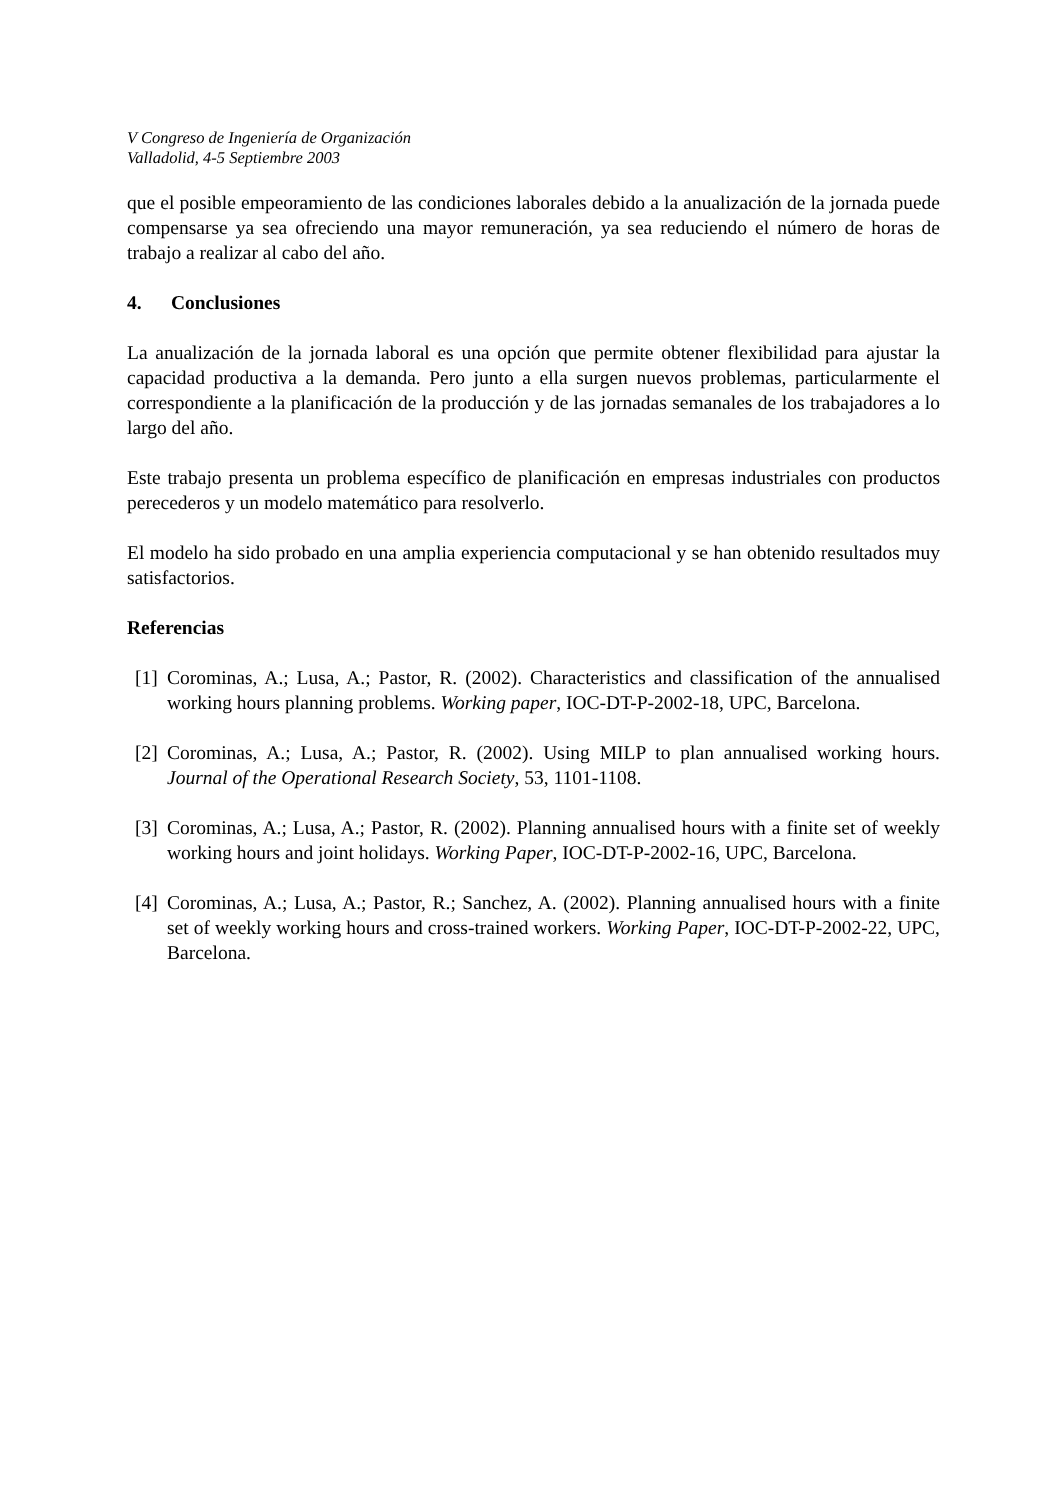V Congreso de Ingeniería de Organización
Valladolid, 4-5 Septiembre 2003
que el posible empeoramiento de las condiciones laborales debido a la anualización de la jornada puede compensarse ya sea ofreciendo una mayor remuneración, ya sea reduciendo el número de horas de trabajo a realizar al cabo del año.
4. Conclusiones
La anualización de la jornada laboral es una opción que permite obtener flexibilidad para ajustar la capacidad productiva a la demanda. Pero junto a ella surgen nuevos problemas, particularmente el correspondiente a la planificación de la producción y de las jornadas semanales de los trabajadores a lo largo del año.
Este trabajo presenta un problema específico de planificación en empresas industriales con productos perecederos y un modelo matemático para resolverlo.
El modelo ha sido probado en una amplia experiencia computacional y se han obtenido resultados muy satisfactorios.
Referencias
[1] Corominas, A.; Lusa, A.; Pastor, R. (2002). Characteristics and classification of the annualised working hours planning problems. Working paper, IOC-DT-P-2002-18, UPC, Barcelona.
[2] Corominas, A.; Lusa, A.; Pastor, R. (2002). Using MILP to plan annualised working hours. Journal of the Operational Research Society, 53, 1101-1108.
[3] Corominas, A.; Lusa, A.; Pastor, R. (2002). Planning annualised hours with a finite set of weekly working hours and joint holidays. Working Paper, IOC-DT-P-2002-16, UPC, Barcelona.
[4] Corominas, A.; Lusa, A.; Pastor, R.; Sanchez, A. (2002). Planning annualised hours with a finite set of weekly working hours and cross-trained workers. Working Paper, IOC-DT-P-2002-22, UPC, Barcelona.